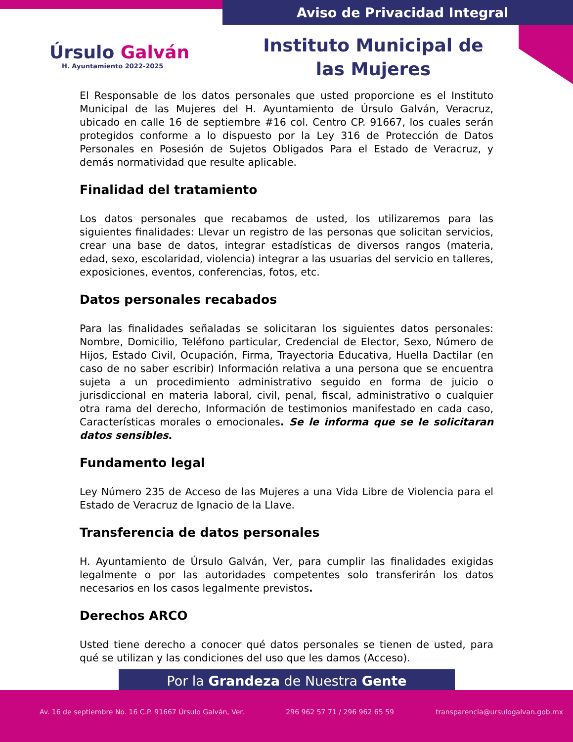Aviso de Privacidad Integral
Úrsulo Galván
H. Ayuntamiento 2022-2025
Instituto Municipal de las Mujeres
El Responsable de los datos personales que usted proporcione es el Instituto Municipal de las Mujeres del H. Ayuntamiento de Úrsulo Galván, Veracruz, ubicado en calle 16 de septiembre #16 col. Centro CP. 91667, los cuales serán protegidos conforme a lo dispuesto por la Ley 316 de Protección de Datos Personales en Posesión de Sujetos Obligados Para el Estado de Veracruz, y demás normatividad que resulte aplicable.
Finalidad del tratamiento
Los datos personales que recabamos de usted, los utilizaremos para las siguientes finalidades: Llevar un registro de las personas que solicitan servicios, crear una base de datos, integrar estadísticas de diversos rangos (materia, edad, sexo, escolaridad, violencia) integrar a las usuarias del servicio en talleres, exposiciones, eventos, conferencias, fotos, etc.
Datos personales recabados
Para las finalidades señaladas se solicitaran los siguientes datos personales: Nombre, Domicilio, Teléfono particular, Credencial de Elector, Sexo, Número de Hijos, Estado Civil, Ocupación, Firma, Trayectoria Educativa, Huella Dactilar (en caso de no saber escribir) Información relativa a una persona que se encuentra sujeta a un procedimiento administrativo seguido en forma de juicio o jurisdiccional en materia laboral, civil, penal, fiscal, administrativo o cualquier otra rama del derecho, Información de testimonios manifestado en cada caso, Características morales o emocionales. Se le informa que se le solicitaran datos sensibles.
Fundamento legal
Ley Número 235 de Acceso de las Mujeres a una Vida Libre de Violencia para el Estado de Veracruz de Ignacio de la Llave.
Transferencia de datos personales
H. Ayuntamiento de Úrsulo Galván, Ver, para cumplir las finalidades exigidas legalmente o por las autoridades competentes solo transferirán los datos necesarios en los casos legalmente previstos.
Derechos ARCO
Usted tiene derecho a conocer qué datos personales se tienen de usted, para qué se utilizan y las condiciones del uso que les damos (Acceso).
Por la Grandeza de Nuestra Gente
Av. 16 de septiembre No. 16 C.P. 91667 Úrsulo Galván, Ver. 296 962 57 71 / 296 962 65 59 transparencia@ursulogalvan.gob.mx